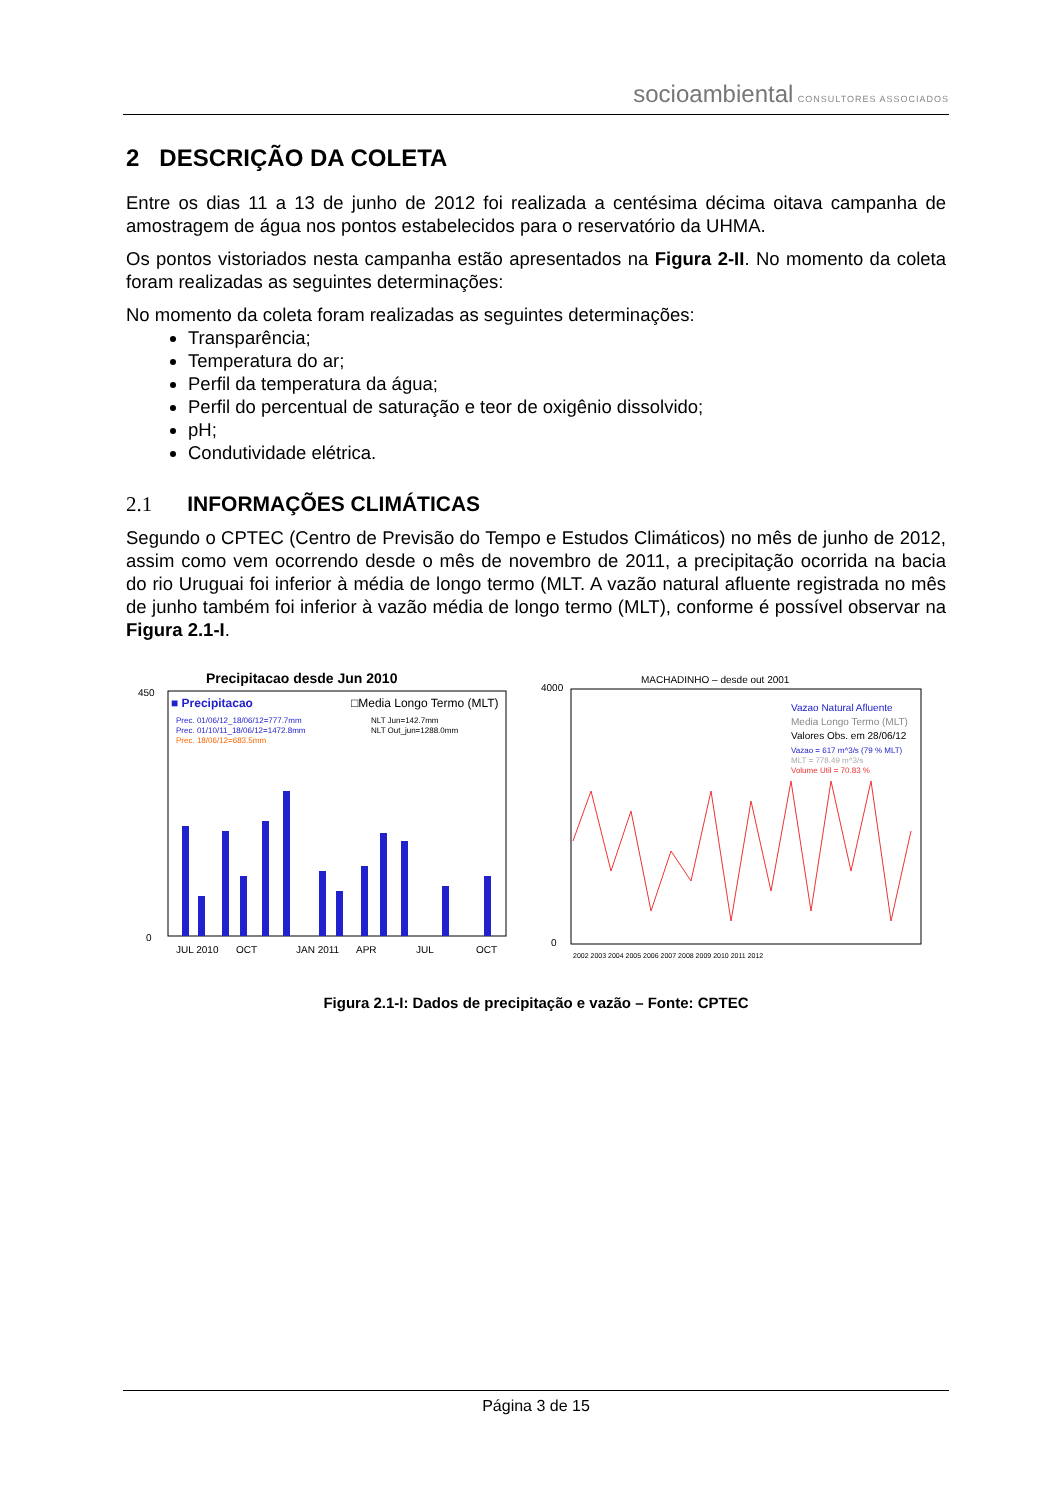socioambiental CONSULTORES ASSOCIADOS
2 DESCRIÇÃO DA COLETA
Entre os dias 11 a 13 de junho de 2012 foi realizada a centésima décima oitava campanha de amostragem de água nos pontos estabelecidos para o reservatório da UHMA.
Os pontos vistoriados nesta campanha estão apresentados na Figura 2-II. No momento da coleta foram realizadas as seguintes determinações:
No momento da coleta foram realizadas as seguintes determinações:
Transparência;
Temperatura do ar;
Perfil da temperatura da água;
Perfil do percentual de saturação e teor de oxigênio dissolvido;
pH;
Condutividade elétrica.
2.1 INFORMAÇÕES CLIMÁTICAS
Segundo o CPTEC (Centro de Previsão do Tempo e Estudos Climáticos) no mês de junho de 2012, assim como vem ocorrendo desde o mês de novembro de 2011, a precipitação ocorrida na bacia do rio Uruguai foi inferior à média de longo termo (MLT. A vazão natural afluente registrada no mês de junho também foi inferior à vazão média de longo termo (MLT), conforme é possível observar na Figura 2.1-I.
Precipitacao desde Jun 2010
■ Precipitacao
□Media Longo Termo (MLT)
Prec. 01/06/12_18/06/12=777.7mm
Prec. 01/10/11_18/06/12=1472.8mm
Prec. 18/06/12=683.5mm
NLT Jun=142.7mm
NLT Out_jun=1288.0mm
0
450
JUL 2010
OCT
JAN 2011
APR
JUL
OCT
MACHADINHO – desde out 2001
Vazao Natural Afluente
Media Longo Termo (MLT)
Valores Obs. em 28/06/12
Vazao = 617 m^3/s (79 % MLT)
MLT = 778.49 m^3/s
Volume Util = 70.83 %
4000
0
2002 2003 2004 2005 2006 2007 2008 2009 2010 2011 2012
Figura 2.1-I: Dados de precipitação e vazão – Fonte: CPTEC
Página 3 de 15